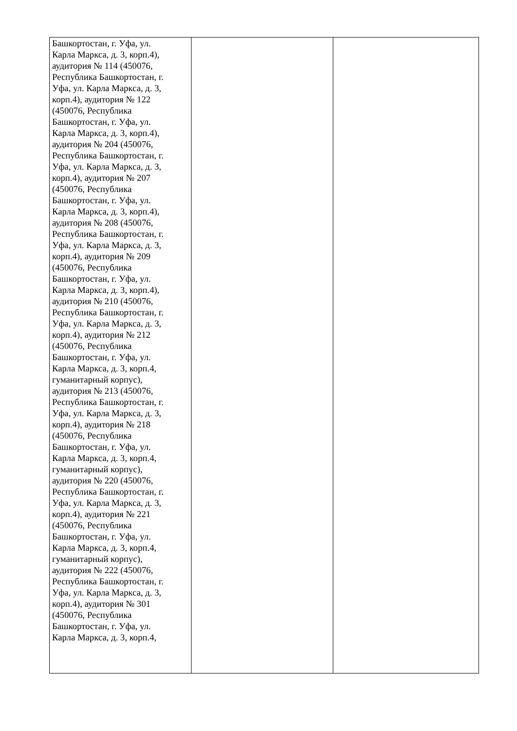| Башкортостан, г. Уфа, ул. Карла Маркса, д. 3, корп.4), аудитория № 114 (450076, Республика Башкортостан, г. Уфа, ул. Карла Маркса, д. 3, корп.4), аудитория № 122 (450076, Республика Башкортостан, г. Уфа, ул. Карла Маркса, д. 3, корп.4), аудитория № 204 (450076, Республика Башкортостан, г. Уфа, ул. Карла Маркса, д. 3, корп.4), аудитория № 207 (450076, Республика Башкортостан, г. Уфа, ул. Карла Маркса, д. 3, корп.4), аудитория № 208 (450076, Республика Башкортостан, г. Уфа, ул. Карла Маркса, д. 3, корп.4), аудитория № 209 (450076, Республика Башкортостан, г. Уфа, ул. Карла Маркса, д. 3, корп.4), аудитория № 210 (450076, Республика Башкортостан, г. Уфа, ул. Карла Маркса, д. 3, корп.4), аудитория № 212 (450076, Республика Башкортостан, г. Уфа, ул. Карла Маркса, д. 3, корп.4, гуманитарный корпус), аудитория № 213 (450076, Республика Башкортостан, г. Уфа, ул. Карла Маркса, д. 3, корп.4), аудитория № 218 (450076, Республика Башкортостан, г. Уфа, ул. Карла Маркса, д. 3, корп.4, гуманитарный корпус), аудитория № 220 (450076, Республика Башкортостан, г. Уфа, ул. Карла Маркса, д. 3, корп.4), аудитория № 221 (450076, Республика Башкортостан, г. Уфа, ул. Карла Маркса, д. 3, корп.4, гуманитарный корпус), аудитория № 222 (450076, Республика Башкортостан, г. Уфа, ул. Карла Маркса, д. 3, корп.4), аудитория № 301 (450076, Республика Башкортостан, г. Уфа, ул. Карла Маркса, д. 3, корп.4, | | |